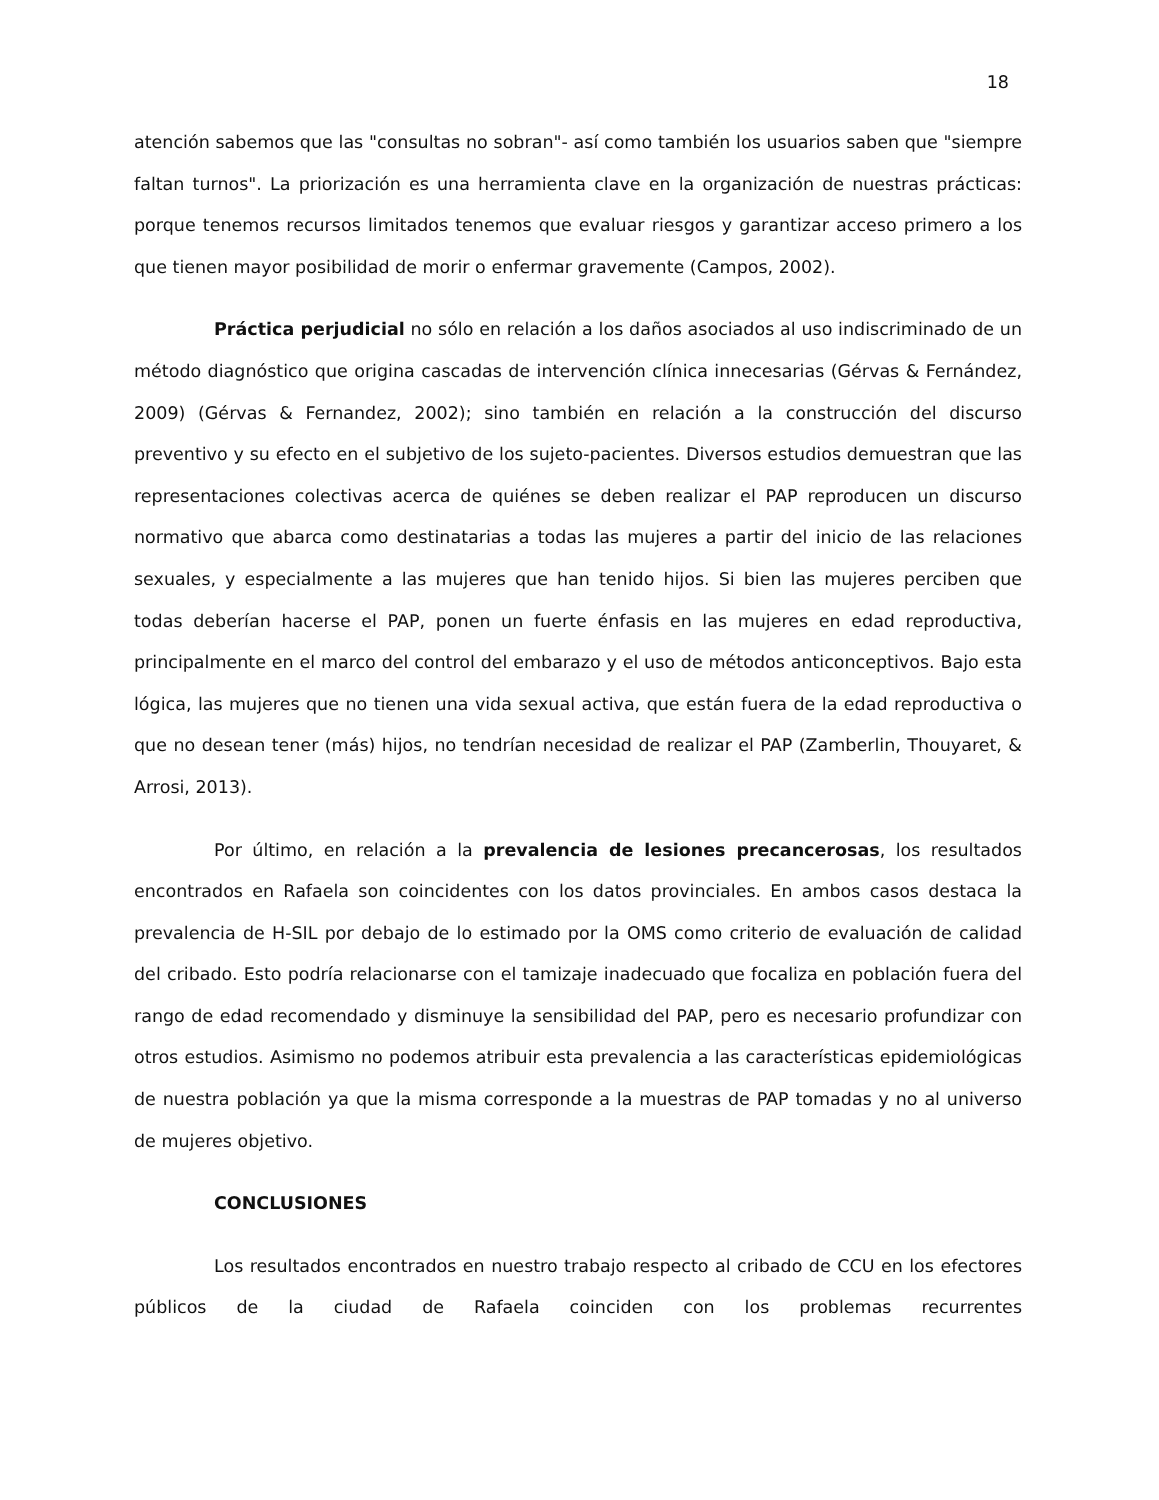18
atención sabemos que las "consultas no sobran"- así como también los usuarios saben que "siempre faltan turnos". La priorización es una herramienta clave en la organización de nuestras prácticas: porque tenemos recursos limitados tenemos que evaluar riesgos y garantizar acceso primero a los que tienen mayor posibilidad de morir o enfermar gravemente (Campos, 2002).
Práctica perjudicial no sólo en relación a los daños asociados al uso indiscriminado de un método diagnóstico que origina cascadas de intervención clínica innecesarias (Gérvas & Fernández, 2009) (Gérvas & Fernandez, 2002); sino también en relación a la construcción del discurso preventivo y su efecto en el subjetivo de los sujeto-pacientes. Diversos estudios demuestran que las representaciones colectivas acerca de quiénes se deben realizar el PAP reproducen un discurso normativo que abarca como destinatarias a todas las mujeres a partir del inicio de las relaciones sexuales, y especialmente a las mujeres que han tenido hijos. Si bien las mujeres perciben que todas deberían hacerse el PAP, ponen un fuerte énfasis en las mujeres en edad reproductiva, principalmente en el marco del control del embarazo y el uso de métodos anticonceptivos. Bajo esta lógica, las mujeres que no tienen una vida sexual activa, que están fuera de la edad reproductiva o que no desean tener (más) hijos, no tendrían necesidad de realizar el PAP (Zamberlin, Thouyaret, & Arrosi, 2013).
Por último, en relación a la prevalencia de lesiones precancerosas, los resultados encontrados en Rafaela son coincidentes con los datos provinciales. En ambos casos destaca la prevalencia de H-SIL por debajo de lo estimado por la OMS como criterio de evaluación de calidad del cribado. Esto podría relacionarse con el tamizaje inadecuado que focaliza en población fuera del rango de edad recomendado y disminuye la sensibilidad del PAP, pero es necesario profundizar con otros estudios. Asimismo no podemos atribuir esta prevalencia a las características epidemiológicas de nuestra población ya que la misma corresponde a la muestras de PAP tomadas y no al universo de mujeres objetivo.
CONCLUSIONES
Los resultados encontrados en nuestro trabajo respecto al cribado de CCU en los efectores públicos de la ciudad de Rafaela coinciden con los problemas recurrentes